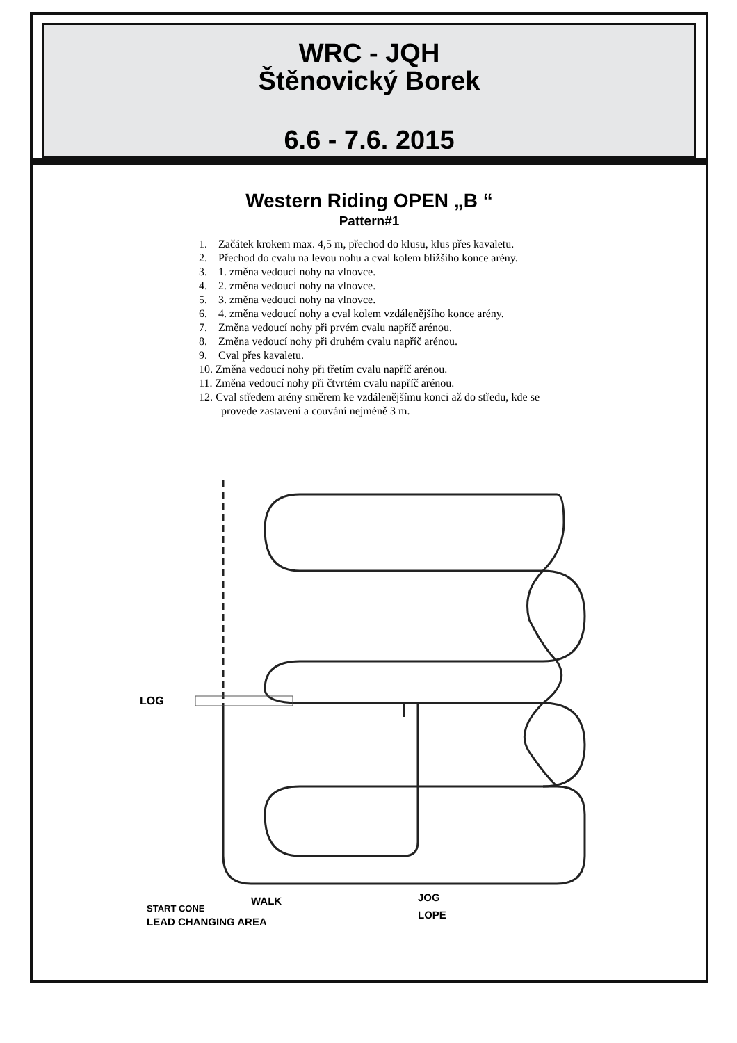WRC - JQH
Štěnovický Borek
6.6 - 7.6. 2015
Western Riding OPEN „B “
Pattern#1
1. Začátek krokem max. 4,5 m, přechod do klusu, klus přes kavaletu.
2. Přechod do cvalu na levou nohu a cval kolem bližšího konce arény.
3. 1. změna vedoucí nohy na vlnovce.
4. 2. změna vedoucí nohy na vlnovce.
5. 3. změna vedoucí nohy na vlnovce.
6. 4. změna vedoucí nohy a cval kolem vzdálenějšího konce arény.
7. Změna vedoucí nohy při prvém cvalu napříč arénou.
8. Změna vedoucí nohy při druhém cvalu napříč arénou.
9. Cval přes kavaletu.
10. Změna vedoucí nohy při třetím cvalu napříč arénou.
11. Změna vedoucí nohy při čtvrtém cvalu napříč arénou.
12. Cval středem arény směrem ke vzdálenějšímu konci až do středu, kde se provede zastavení a couvání nejméně 3 m.
LOG
START CONE
WALK
JOG
LOPE
LEAD CHANGING AREA